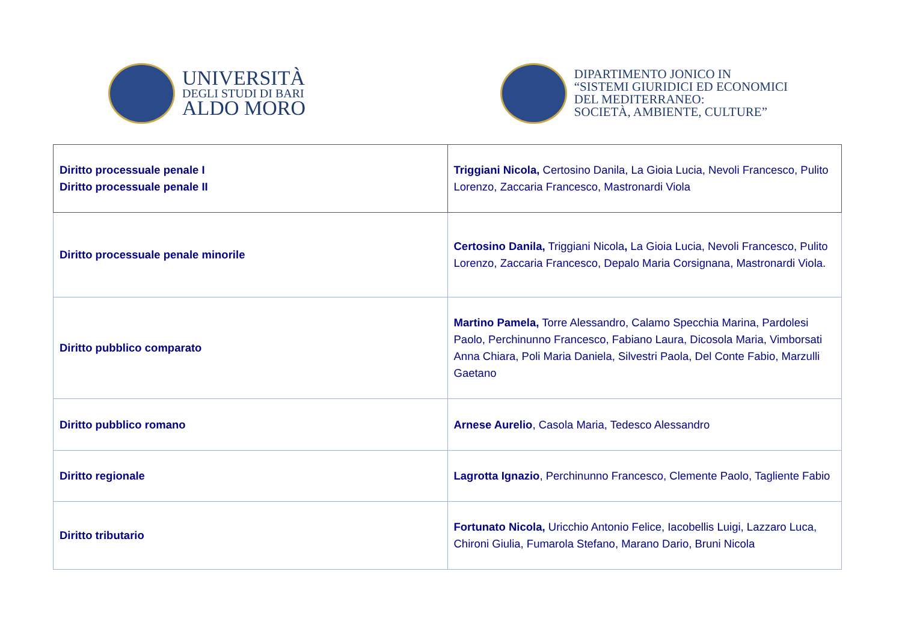UNIVERSITÀ
DEGLI STUDI DI BARI
ALDO MORO
DIPARTIMENTO JONICO IN
“SISTEMI GIURIDICI ED ECONOMICI
DEL MEDITERRANEO:
SOCIETÀ, AMBIENTE, CULTURE”
| Diritto processuale penale I Diritto processuale penale II | Triggiani Nicola, Certosino Danila, La Gioia Lucia, Nevoli Francesco, Pulito Lorenzo, Zaccaria Francesco, Mastronardi Viola |
| Diritto processuale penale minorile | Certosino Danila, Triggiani Nicola , La Gioia Lucia, Nevoli Francesco, Pulito Lorenzo, Zaccaria Francesco, Depalo Maria Corsignana, Mastronardi Viola. |
| Diritto pubblico comparato | Martino Pamela, Torre Alessandro, Calamo Specchia Marina, Pardolesi Paolo, Perchinunno Francesco, Fabiano Laura, Dicosola Maria, Vimborsati Anna Chiara, Poli Maria Daniela, Silvestri Paola, Del Conte Fabio, Marzulli Gaetano |
| Diritto pubblico romano | Arnese Aurelio , Casola Maria, Tedesco Alessandro |
| Diritto regionale | Lagrotta Ignazio , Perchinunno Francesco, Clemente Paolo, Tagliente Fabio |
| Diritto tributario | Fortunato Nicola, Uricchio Antonio Felice, Iacobellis Luigi, Lazzaro Luca, Chironi Giulia, Fumarola Stefano, Marano Dario, Bruni Nicola |